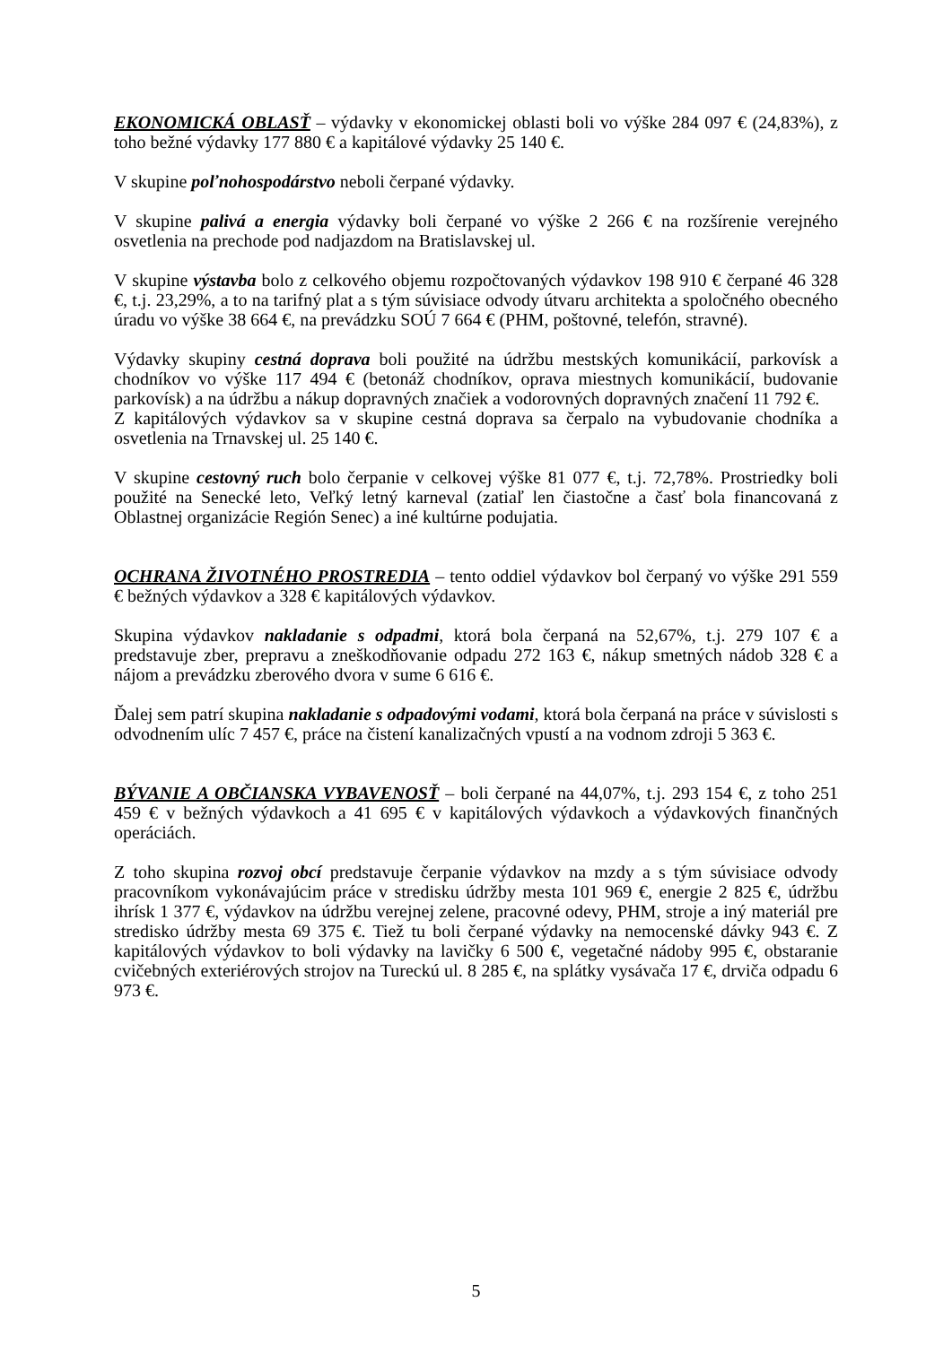EKONOMICKÁ OBLASŤ – výdavky v ekonomickej oblasti boli vo výške 284 097 € (24,83%), z toho bežné výdavky 177 880 € a kapitálové výdavky 25 140 €.
V skupine poľnohospodárstvo neboli čerpané výdavky.
V skupine palivá a energia výdavky boli čerpané vo výške 2 266 € na rozšírenie verejného osvetlenia na prechode pod nadjazdom na Bratislavskej ul.
V skupine výstavba bolo z celkového objemu rozpočtovaných výdavkov 198 910 € čerpané 46 328 €, t.j. 23,29%, a to na tarifný plat a s tým súvisiace odvody útvaru architekta a spoločného obecného úradu vo výške 38 664 €, na prevádzku SOÚ 7 664 € (PHM, poštovné, telefón, stravné).
Výdavky skupiny cestná doprava boli použité na údržbu mestských komunikácií, parkovísk a chodníkov vo výške 117 494 € (betonáž chodníkov, oprava miestnych komunikácií, budovanie parkovísk) a na údržbu a nákup dopravných značiek a vodorovných dopravných značení 11 792 €.
Z kapitálových výdavkov sa v skupine cestná doprava sa čerpalo na vybudovanie chodníka a osvetlenia na Trnavskej ul. 25 140 €.
V skupine cestovný ruch bolo čerpanie v celkovej výške 81 077 €, t.j. 72,78%. Prostriedky boli použité na Senecké leto, Veľký letný karneval (zatiaľ len čiastočne a časť bola financovaná z Oblastnej organizácie Región Senec) a iné kultúrne podujatia.
OCHRANA ŽIVOTNÉHO PROSTREDIA – tento oddiel výdavkov bol čerpaný vo výške 291 559 € bežných výdavkov a 328 € kapitálových výdavkov.
Skupina výdavkov nakladanie s odpadmi, ktorá bola čerpaná na 52,67%, t.j. 279 107 € a predstavuje zber, prepravu a zneškodňovanie odpadu 272 163 €, nákup smetných nádob 328 € a nájom a prevádzku zberového dvora v sume 6 616 €.
Ďalej sem patrí skupina nakladanie s odpadovými vodami, ktorá bola čerpaná na práce v súvislosti s odvodnením ulíc 7 457 €, práce na čistení kanalizačných vpustí a na vodnom zdroji 5 363 €.
BÝVANIE A OBČIANSKA VYBAVENOSŤ – boli čerpané na 44,07%, t.j. 293 154 €, z toho 251 459 € v bežných výdavkoch a 41 695 € v kapitálových výdavkoch a výdavkových finančných operáciách.
Z toho skupina rozvoj obcí predstavuje čerpanie výdavkov na mzdy a s tým súvisiace odvody pracovníkom vykonávajúcim práce v stredisku údržby mesta 101 969 €, energie 2 825 €, údržbu ihrísk 1 377 €, výdavkov na údržbu verejnej zelene, pracovné odevy, PHM, stroje a iný materiál pre stredisko údržby mesta 69 375 €. Tiež tu boli čerpané výdavky na nemocenské dávky 943 €. Z kapitálových výdavkov to boli výdavky na lavičky 6 500 €, vegetačné nádoby 995 €, obstaranie cvičebných exteriérových strojov na Tureckú ul. 8 285 €, na splátky vysávača 17 €, drviča odpadu 6 973 €.
5